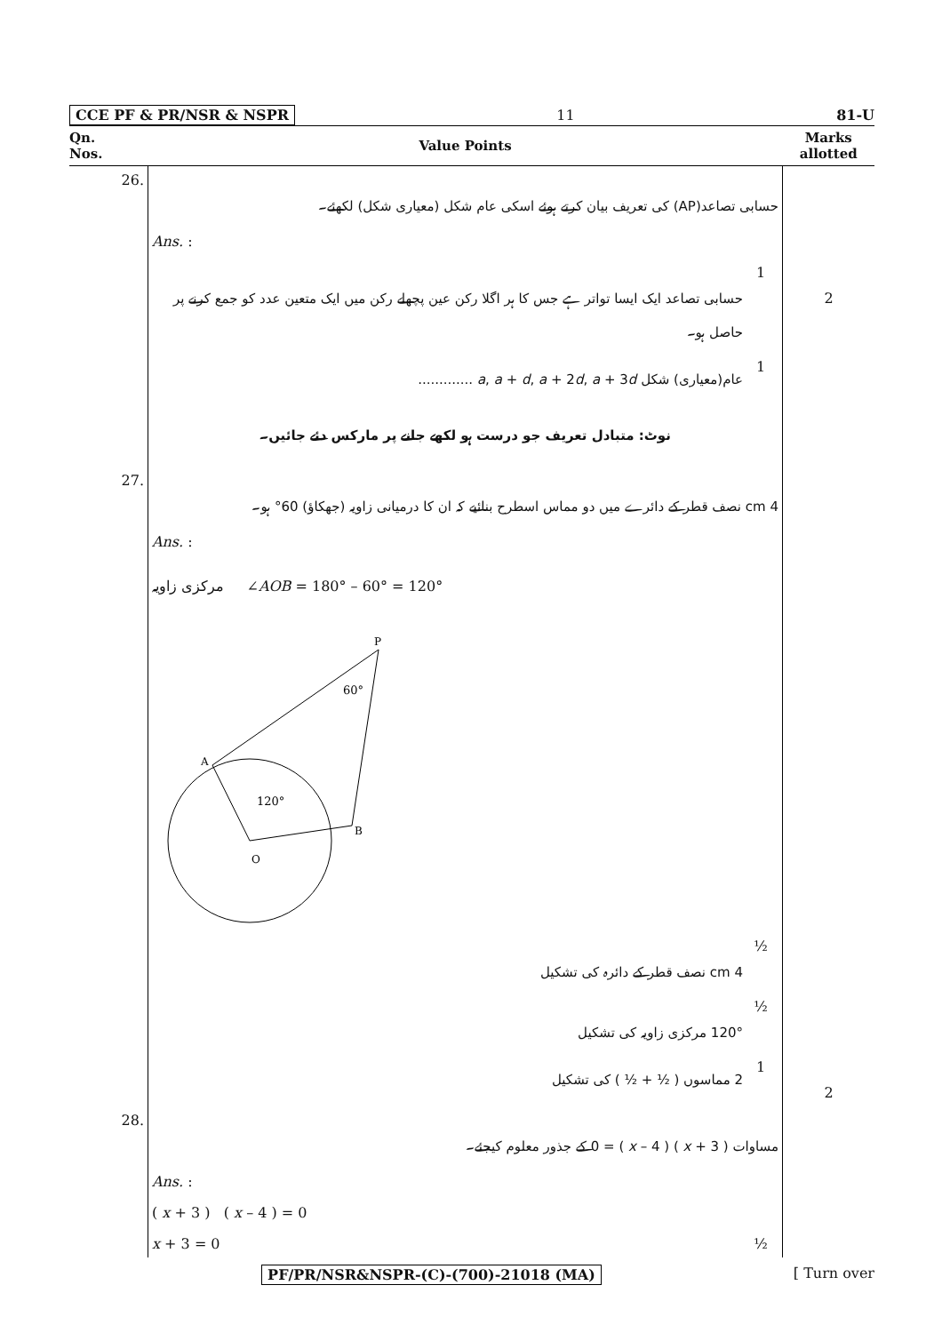CCE PF & PR/NSR & NSPR 11 81-U
| Qn. Nos. | Value Points | Marks allotted |
| --- | --- | --- |
| 26. | حسابی تصاعد(AP) کی تعریف بیان کرتے ہوئے اسکی عام شکل (معیاری شکل) لکھئے۔ Ans. : حسابی تصاعد ایک ایسا تواتر ہے جس کا ہر اگلا رکن عین پچھلے رکن میں ایک متعین عدد کو جمع کرنے پر حاصل ہو۔ 1 عام(معیاری) شکل a , a + d , a + 2 d , a + 3 d ............. 1 نوٹ: متبادل تعریف جو درست ہو لکھے جانے پر مارکس دئے جائیں۔ | 2 |
| 27. | 4 cm نصف قطر کے دائرے میں دو مماس اسطرح بنائیے کہ ان کا درمیانی زاویہ (جھکاؤ) 60° ہو۔ Ans. : مرکزی زاویہ ∠ AOB = 180° – 60° = 120° P 60° A B O 120° 4 cm نصف قطر کے دائرہ کی تشکیل ½ 120° مرکزی زاویہ کی تشکیل ½ 2 مماسوں ( ½ + ½ ) کی تشکیل 1 | 2 |
| 28. | مساوات ( x + 3 ) ( x – 4 ) = 0 کے جذور معلوم کیجئے۔ Ans. : ( x + 3 ) ( x – 4 ) = 0 x + 3 = 0 ½ | |
PF/PR/NSR&NSPR-(C)-(700)-21018 (MA) [ Turn over